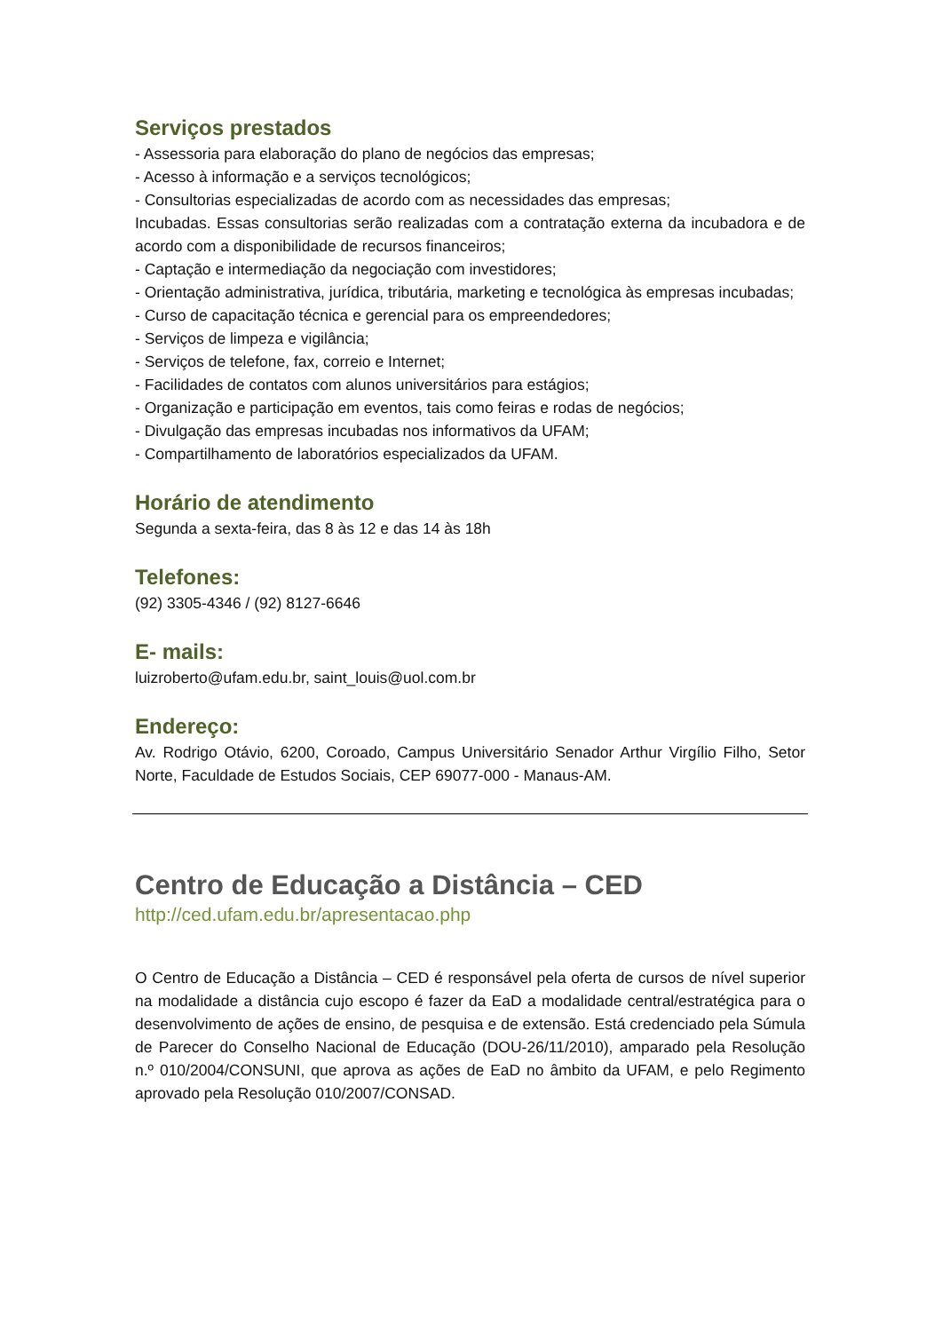Serviços prestados
- Assessoria para elaboração do plano de negócios das empresas;
- Acesso à informação e a serviços tecnológicos;
- Consultorias especializadas de acordo com as necessidades das empresas;
Incubadas. Essas consultorias serão realizadas com a contratação externa da incubadora e de acordo com a disponibilidade de recursos financeiros;
- Captação e intermediação da negociação com investidores;
- Orientação administrativa, jurídica, tributária, marketing e tecnológica às empresas incubadas;
- Curso de capacitação técnica e gerencial para os empreendedores;
- Serviços de limpeza e vigilância;
- Serviços de telefone, fax, correio e Internet;
- Facilidades de contatos com alunos universitários para estágios;
- Organização e participação em eventos, tais como feiras e rodas de negócios;
- Divulgação das empresas incubadas nos informativos da UFAM;
- Compartilhamento de laboratórios especializados da UFAM.
Horário de atendimento
Segunda a sexta-feira, das 8 às 12 e das 14 às 18h
Telefones:
(92) 3305-4346 / (92) 8127-6646
E- mails:
luizroberto@ufam.edu.br, saint_louis@uol.com.br
Endereço:
Av. Rodrigo Otávio, 6200, Coroado, Campus Universitário Senador Arthur Virgílio Filho, Setor Norte, Faculdade de Estudos Sociais, CEP 69077-000 - Manaus-AM.
Centro de Educação a Distância – CED
http://ced.ufam.edu.br/apresentacao.php
O Centro de Educação a Distância – CED é responsável pela oferta de cursos de nível superior na modalidade a distância cujo escopo é fazer da EaD a modalidade central/estratégica para o desenvolvimento de ações de ensino, de pesquisa e de extensão. Está credenciado pela Súmula de Parecer do Conselho Nacional de Educação (DOU-26/11/2010), amparado pela Resolução n.º 010/2004/CONSUNI, que aprova as ações de EaD no âmbito da UFAM, e pelo Regimento aprovado pela Resolução 010/2007/CONSAD.